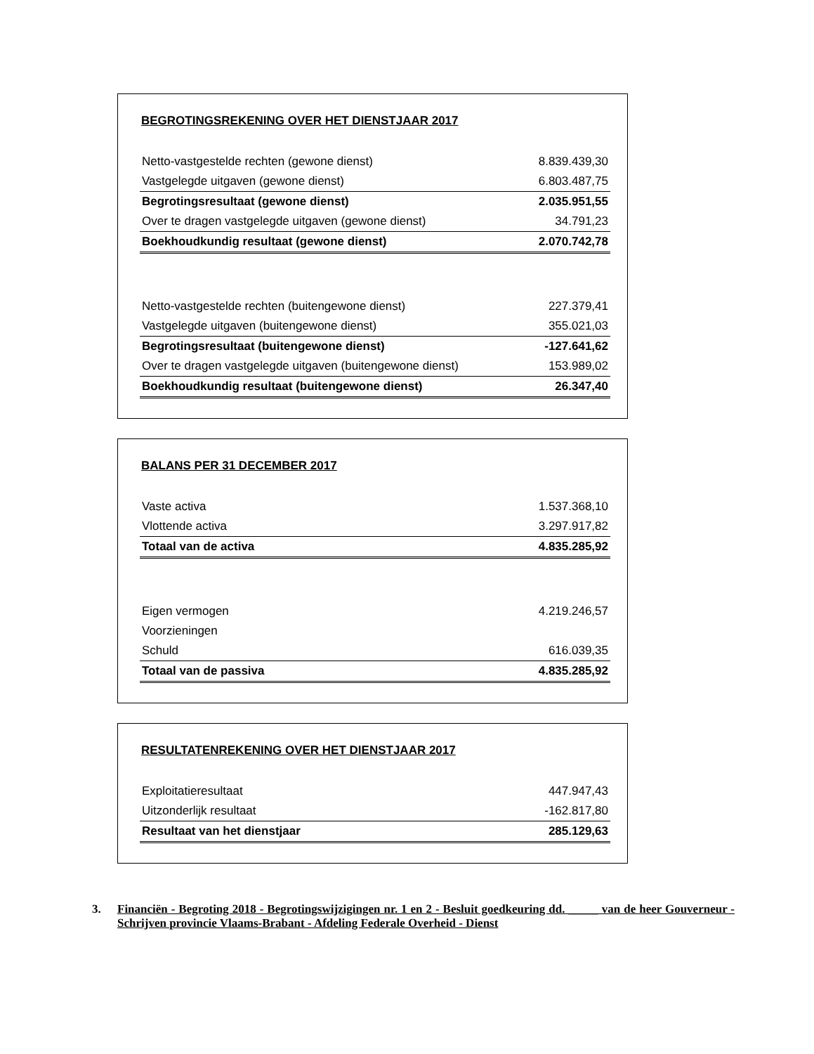BEGROTINGSREKENING OVER HET DIENSTJAAR 2017
| Netto-vastgestelde rechten (gewone dienst) | 8.839.439,30 |
| Vastgelegde uitgaven (gewone dienst) | 6.803.487,75 |
| Begrotingsresultaat (gewone dienst) | 2.035.951,55 |
| Over te dragen vastgelegde uitgaven (gewone dienst) | 34.791,23 |
| Boekhoudkundig resultaat (gewone dienst) | 2.070.742,78 |
| Netto-vastgestelde rechten (buitengewone dienst) | 227.379,41 |
| Vastgelegde uitgaven (buitengewone dienst) | 355.021,03 |
| Begrotingsresultaat (buitengewone dienst) | -127.641,62 |
| Over te dragen vastgelegde uitgaven (buitengewone dienst) | 153.989,02 |
| Boekhoudkundig resultaat (buitengewone dienst) | 26.347,40 |
BALANS PER 31 DECEMBER 2017
| Vaste activa | 1.537.368,10 |
| Vlottende activa | 3.297.917,82 |
| Totaal van de activa | 4.835.285,92 |
| Eigen vermogen | 4.219.246,57 |
| Voorzieningen | |
| Schuld | 616.039,35 |
| Totaal van de passiva | 4.835.285,92 |
RESULTATENREKENING OVER HET DIENSTJAAR 2017
| Exploitatieresultaat | 447.947,43 |
| Uitzonderlijk resultaat | -162.817,80 |
| Resultaat van het dienstjaar | 285.129,63 |
3. Financiën - Begroting 2018 - Begrotingswijzigingen nr. 1 en 2 - Besluit goedkeuring dd. _____ van de heer Gouverneur - Schrijven provincie Vlaams-Brabant - Afdeling Federale Overheid - Dienst